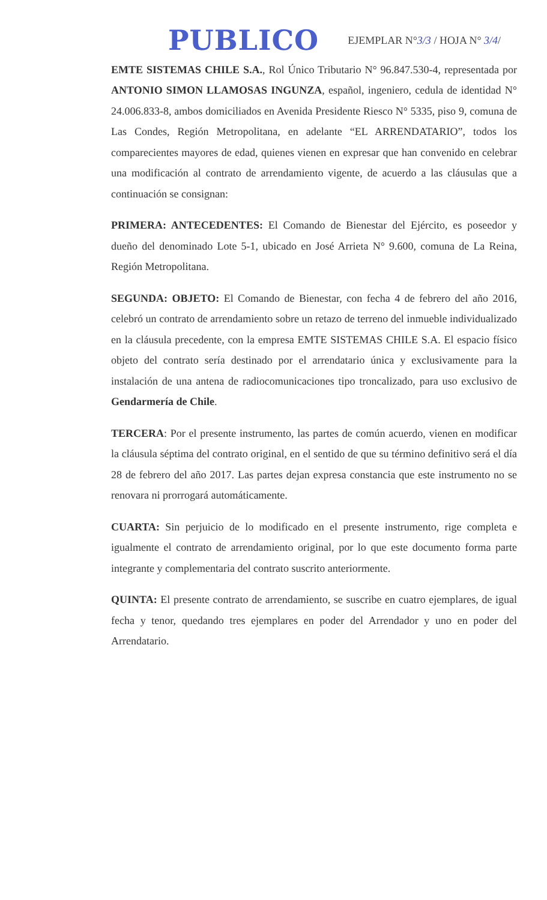PUBLICO EJEMPLAR N°3/3 / HOJA N° 3/4/
EMTE SISTEMAS CHILE S.A., Rol Único Tributario N° 96.847.530-4, representada por ANTONIO SIMON LLAMOSAS INGUNZA, español, ingeniero, cedula de identidad N° 24.006.833-8, ambos domiciliados en Avenida Presidente Riesco N° 5335, piso 9, comuna de Las Condes, Región Metropolitana, en adelante “EL ARRENDATARIO”, todos los comparecientes mayores de edad, quienes vienen en expresar que han convenido en celebrar una modificación al contrato de arrendamiento vigente, de acuerdo a las cláusulas que a continuación se consignan:
PRIMERA: ANTECEDENTES: El Comando de Bienestar del Ejército, es poseedor y dueño del denominado Lote 5-1, ubicado en José Arrieta N° 9.600, comuna de La Reina, Región Metropolitana.
SEGUNDA: OBJETO: El Comando de Bienestar, con fecha 4 de febrero del año 2016, celebró un contrato de arrendamiento sobre un retazo de terreno del inmueble individualizado en la cláusula precedente, con la empresa EMTE SISTEMAS CHILE S.A. El espacio físico objeto del contrato sería destinado por el arrendatario única y exclusivamente para la instalación de una antena de radiocomunicaciones tipo troncalizado, para uso exclusivo de Gendarmería de Chile.
TERCERA: Por el presente instrumento, las partes de común acuerdo, vienen en modificar la cláusula séptima del contrato original, en el sentido de que su término definitivo será el día 28 de febrero del año 2017. Las partes dejan expresa constancia que este instrumento no se renovara ni prorrogará automáticamente.
CUARTA: Sin perjuicio de lo modificado en el presente instrumento, rige completa e igualmente el contrato de arrendamiento original, por lo que este documento forma parte integrante y complementaria del contrato suscrito anteriormente.
QUINTA: El presente contrato de arrendamiento, se suscribe en cuatro ejemplares, de igual fecha y tenor, quedando tres ejemplares en poder del Arrendador y uno en poder del Arrendatario.